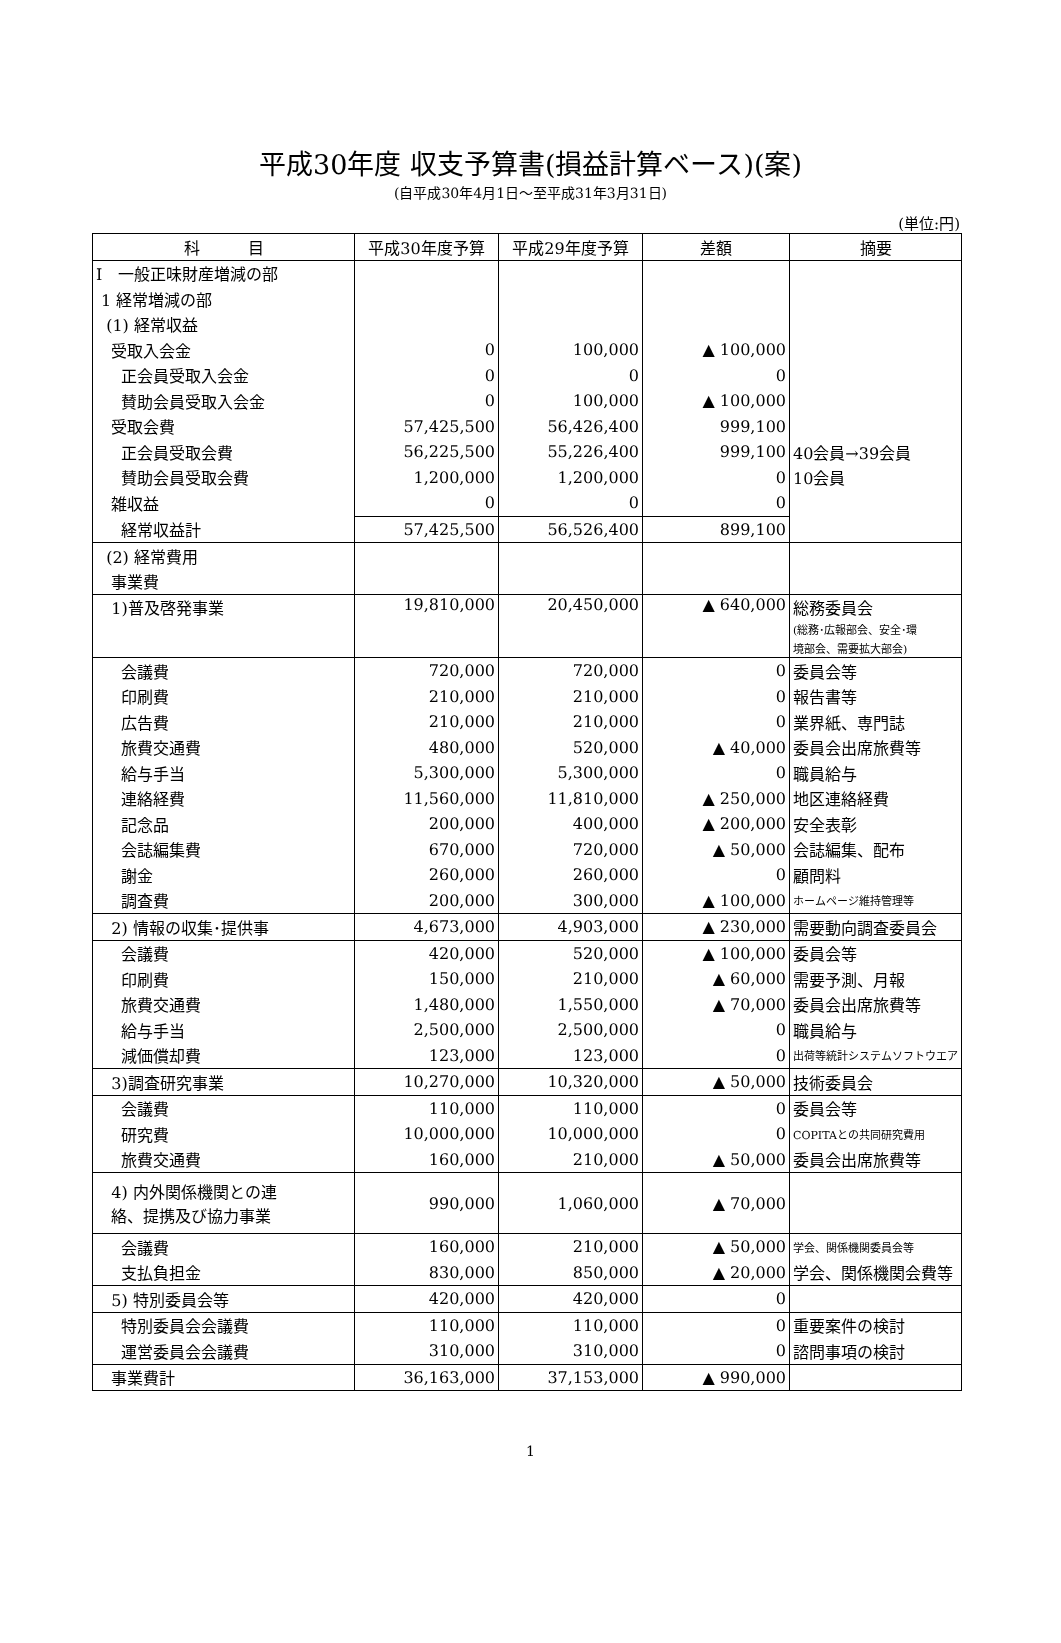平成30年度 収支予算書(損益計算ベース)(案)
(自平成30年4月1日～至平成31年3月31日)
(単位:円)
| 科 目 | 平成30年度予算 | 平成29年度予算 | 差額 | 摘要 |
| --- | --- | --- | --- | --- |
| Ⅰ 一般正味財産増減の部 | | | | |
| 1 経常増減の部 | | | | |
| (1) 経常収益 | | | | |
| 受取入会金 | 0 | 100,000 | ▲ 100,000 | |
| 正会員受取入会金 | 0 | 0 | 0 | |
| 賛助会員受取入会金 | 0 | 100,000 | ▲ 100,000 | |
| 受取会費 | 57,425,500 | 56,426,400 | 999,100 | |
| 正会員受取会費 | 56,225,500 | 55,226,400 | 999,100 | 40会員→39会員 |
| 賛助会員受取会費 | 1,200,000 | 1,200,000 | 0 | 10会員 |
| 雑収益 | 0 | 0 | 0 | |
| 経常収益計 | 57,425,500 | 56,526,400 | 899,100 | |
| (2) 経常費用 | | | | |
| 事業費 | | | | |
| 1)普及啓発事業 | 19,810,000 | 20,450,000 | ▲ 640,000 | 総務委員会 (総務･広報部会、安全･環 境部会、需要拡大部会) |
| 会議費 | 720,000 | 720,000 | 0 | 委員会等 |
| 印刷費 | 210,000 | 210,000 | 0 | 報告書等 |
| 広告費 | 210,000 | 210,000 | 0 | 業界紙、専門誌 |
| 旅費交通費 | 480,000 | 520,000 | ▲ 40,000 | 委員会出席旅費等 |
| 給与手当 | 5,300,000 | 5,300,000 | 0 | 職員給与 |
| 連絡経費 | 11,560,000 | 11,810,000 | ▲ 250,000 | 地区連絡経費 |
| 記念品 | 200,000 | 400,000 | ▲ 200,000 | 安全表彰 |
| 会誌編集費 | 670,000 | 720,000 | ▲ 50,000 | 会誌編集、配布 |
| 謝金 | 260,000 | 260,000 | 0 | 顧問料 |
| 調査費 | 200,000 | 300,000 | ▲ 100,000 | ホームページ維持管理等 |
| 2) 情報の収集･提供事 | 4,673,000 | 4,903,000 | ▲ 230,000 | 需要動向調査委員会 |
| 会議費 | 420,000 | 520,000 | ▲ 100,000 | 委員会等 |
| 印刷費 | 150,000 | 210,000 | ▲ 60,000 | 需要予測、月報 |
| 旅費交通費 | 1,480,000 | 1,550,000 | ▲ 70,000 | 委員会出席旅費等 |
| 給与手当 | 2,500,000 | 2,500,000 | 0 | 職員給与 |
| 減価償却費 | 123,000 | 123,000 | 0 | 出荷等統計システムソフトウエア |
| 3)調査研究事業 | 10,270,000 | 10,320,000 | ▲ 50,000 | 技術委員会 |
| 会議費 | 110,000 | 110,000 | 0 | 委員会等 |
| 研究費 | 10,000,000 | 10,000,000 | 0 | COPITAとの共同研究費用 |
| 旅費交通費 | 160,000 | 210,000 | ▲ 50,000 | 委員会出席旅費等 |
| 4) 内外関係機関との連 絡、提携及び協力事業 | 990,000 | 1,060,000 | ▲ 70,000 | |
| 会議費 | 160,000 | 210,000 | ▲ 50,000 | 学会、関係機関委員会等 |
| 支払負担金 | 830,000 | 850,000 | ▲ 20,000 | 学会、関係機関会費等 |
| 5) 特別委員会等 | 420,000 | 420,000 | 0 | |
| 特別委員会会議費 | 110,000 | 110,000 | 0 | 重要案件の検討 |
| 運営委員会会議費 | 310,000 | 310,000 | 0 | 諮問事項の検討 |
| 事業費計 | 36,163,000 | 37,153,000 | ▲ 990,000 | |
1